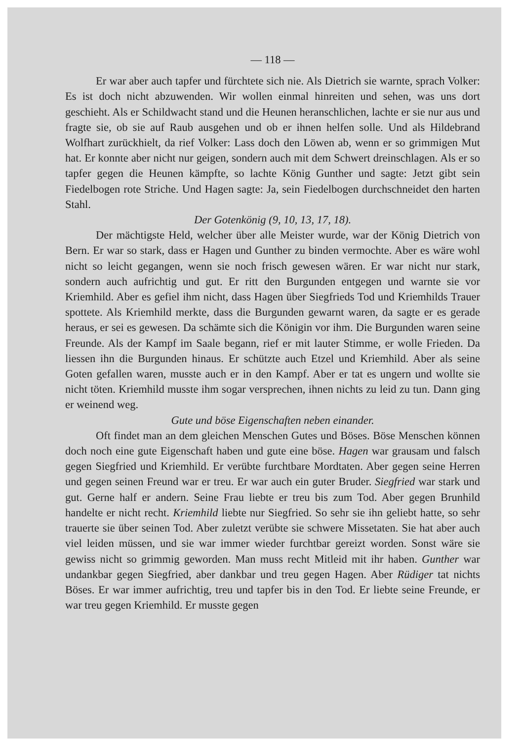— 118 —
Er war aber auch tapfer und fürchtete sich nie. Als Dietrich sie warnte, sprach Volker: Es ist doch nicht abzuwenden. Wir wollen einmal hinreiten und sehen, was uns dort geschieht. Als er Schildwacht stand und die Heunen heranschlichen, lachte er sie nur aus und fragte sie, ob sie auf Raub ausgehen und ob er ihnen helfen solle. Und als Hildebrand Wolfhart zurückhielt, da rief Volker: Lass doch den Löwen ab, wenn er so grimmigen Mut hat. Er konnte aber nicht nur geigen, sondern auch mit dem Schwert dreinschlagen. Als er so tapfer gegen die Heunen kämpfte, so lachte König Gunther und sagte: Jetzt gibt sein Fiedelbogen rote Striche. Und Hagen sagte: Ja, sein Fiedelbogen durchschneidet den harten Stahl.
Der Gotenkönig (9, 10, 13, 17, 18).
Der mächtigste Held, welcher über alle Meister wurde, war der König Dietrich von Bern. Er war so stark, dass er Hagen und Gunther zu binden vermochte. Aber es wäre wohl nicht so leicht gegangen, wenn sie noch frisch gewesen wären. Er war nicht nur stark, sondern auch aufrichtig und gut. Er ritt den Burgunden entgegen und warnte sie vor Kriemhild. Aber es gefiel ihm nicht, dass Hagen über Siegfrieds Tod und Kriemhilds Trauer spottete. Als Kriemhild merkte, dass die Burgunden gewarnt waren, da sagte er es gerade heraus, er sei es gewesen. Da schämte sich die Königin vor ihm. Die Burgunden waren seine Freunde. Als der Kampf im Saale begann, rief er mit lauter Stimme, er wolle Frieden. Da liessen ihn die Burgunden hinaus. Er schützte auch Etzel und Kriemhild. Aber als seine Goten gefallen waren, musste auch er in den Kampf. Aber er tat es ungern und wollte sie nicht töten. Kriemhild musste ihm sogar versprechen, ihnen nichts zu leid zu tun. Dann ging er weinend weg.
Gute und böse Eigenschaften neben einander.
Oft findet man an dem gleichen Menschen Gutes und Böses. Böse Menschen können doch noch eine gute Eigenschaft haben und gute eine böse. Hagen war grausam und falsch gegen Siegfried und Kriemhild. Er verübte furchtbare Mordtaten. Aber gegen seine Herren und gegen seinen Freund war er treu. Er war auch ein guter Bruder. Siegfried war stark und gut. Gerne half er andern. Seine Frau liebte er treu bis zum Tod. Aber gegen Brunhild handelte er nicht recht. Kriemhild liebte nur Siegfried. So sehr sie ihn geliebt hatte, so sehr trauerte sie über seinen Tod. Aber zuletzt verübte sie schwere Missetaten. Sie hat aber auch viel leiden müssen, und sie war immer wieder furchtbar gereizt worden. Sonst wäre sie gewiss nicht so grimmig geworden. Man muss recht Mitleid mit ihr haben. Gunther war undankbar gegen Siegfried, aber dankbar und treu gegen Hagen. Aber Rüdiger tat nichts Böses. Er war immer aufrichtig, treu und tapfer bis in den Tod. Er liebte seine Freunde, er war treu gegen Kriemhild. Er musste gegen